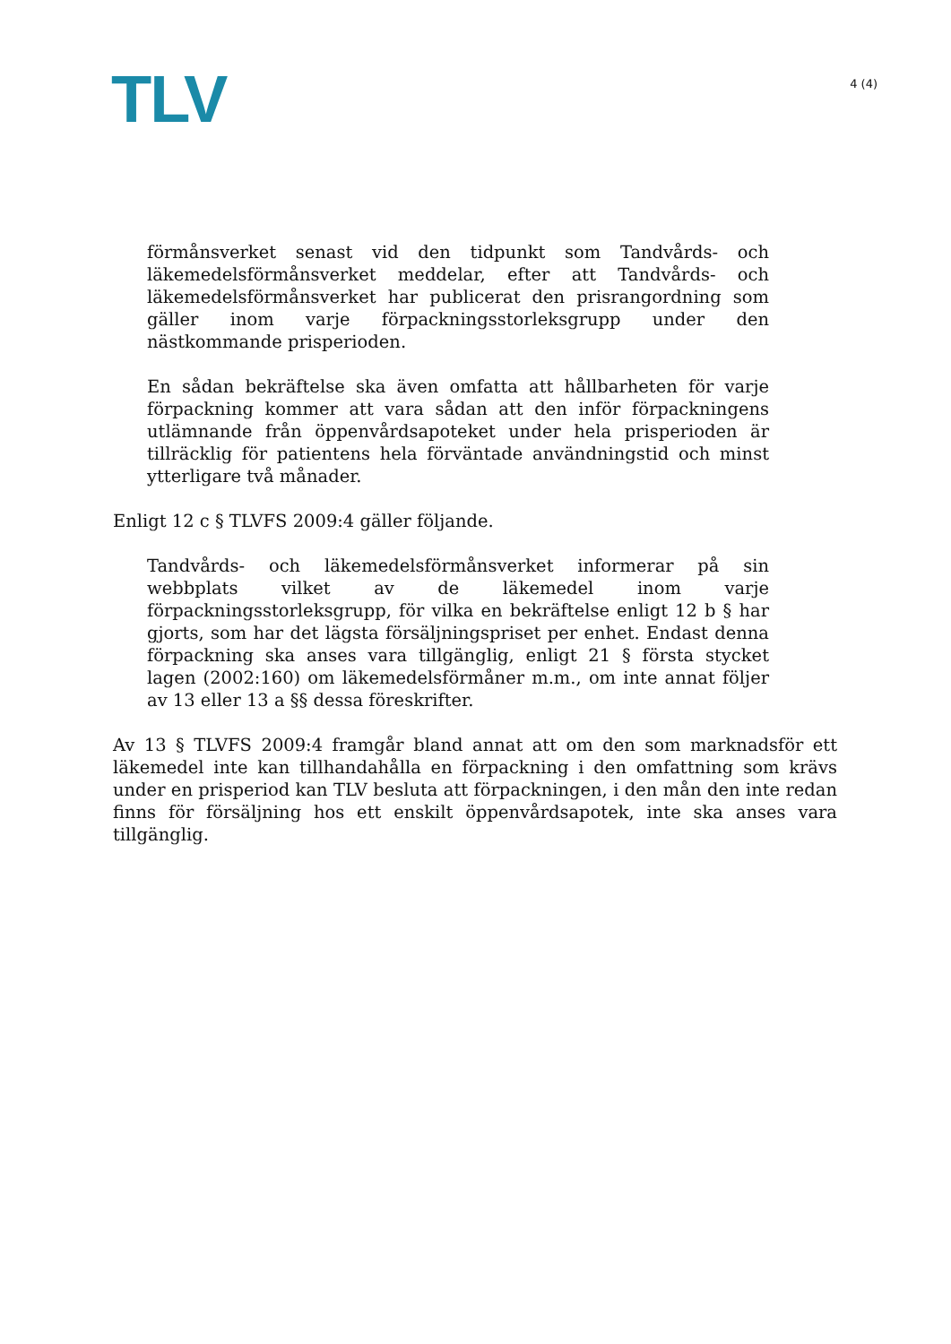TLV
4 (4)
förmånsverket senast vid den tidpunkt som Tandvårds- och läkemedelsförmånsverket meddelar, efter att Tandvårds- och läkemedelsförmånsverket har publicerat den prisrangordning som gäller inom varje förpackningsstorleksgrupp under den nästkommande prisperioden.
En sådan bekräftelse ska även omfatta att hållbarheten för varje förpackning kommer att vara sådan att den inför förpackningens utlämnande från öppenvårdsapoteket under hela prisperioden är tillräcklig för patientens hela förväntade användningstid och minst ytterligare två månader.
Enligt 12 c § TLVFS 2009:4 gäller följande.
Tandvårds- och läkemedelsförmånsverket informerar på sin webbplats vilket av de läkemedel inom varje förpackningsstorleksgrupp, för vilka en bekräftelse enligt 12 b § har gjorts, som har det lägsta försäljningspriset per enhet. Endast denna förpackning ska anses vara tillgänglig, enligt 21 § första stycket lagen (2002:160) om läkemedelsförmåner m.m., om inte annat följer av 13 eller 13 a §§ dessa föreskrifter.
Av 13 § TLVFS 2009:4 framgår bland annat att om den som marknadsför ett läkemedel inte kan tillhandahålla en förpackning i den omfattning som krävs under en prisperiod kan TLV besluta att förpackningen, i den mån den inte redan finns för försäljning hos ett enskilt öppenvårdsapotek, inte ska anses vara tillgänglig.